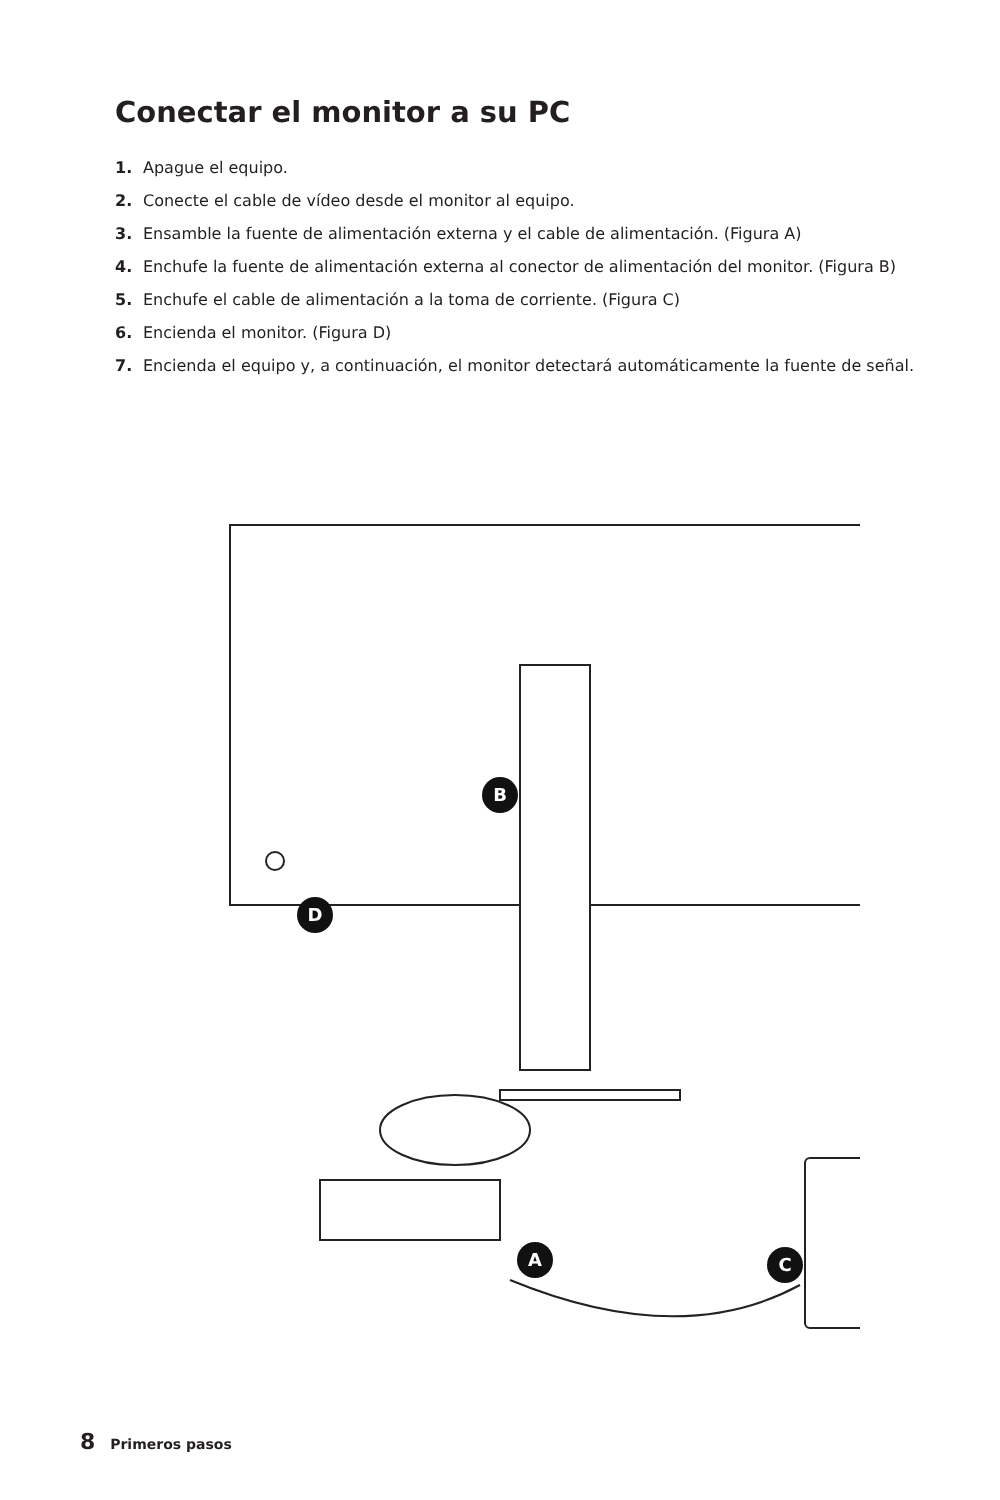Conectar el monitor a su PC
1. Apague el equipo.
2. Conecte el cable de vídeo desde el monitor al equipo.
3. Ensamble la fuente de alimentación externa y el cable de alimentación. (Figura A)
4. Enchufe la fuente de alimentación externa al conector de alimentación del monitor. (Figura B)
5. Enchufe el cable de alimentación a la toma de corriente. (Figura C)
6. Encienda el monitor. (Figura D)
7. Encienda el equipo y, a continuación, el monitor detectará automáticamente la fuente de señal.
B
D
A
C
8 Primeros pasos